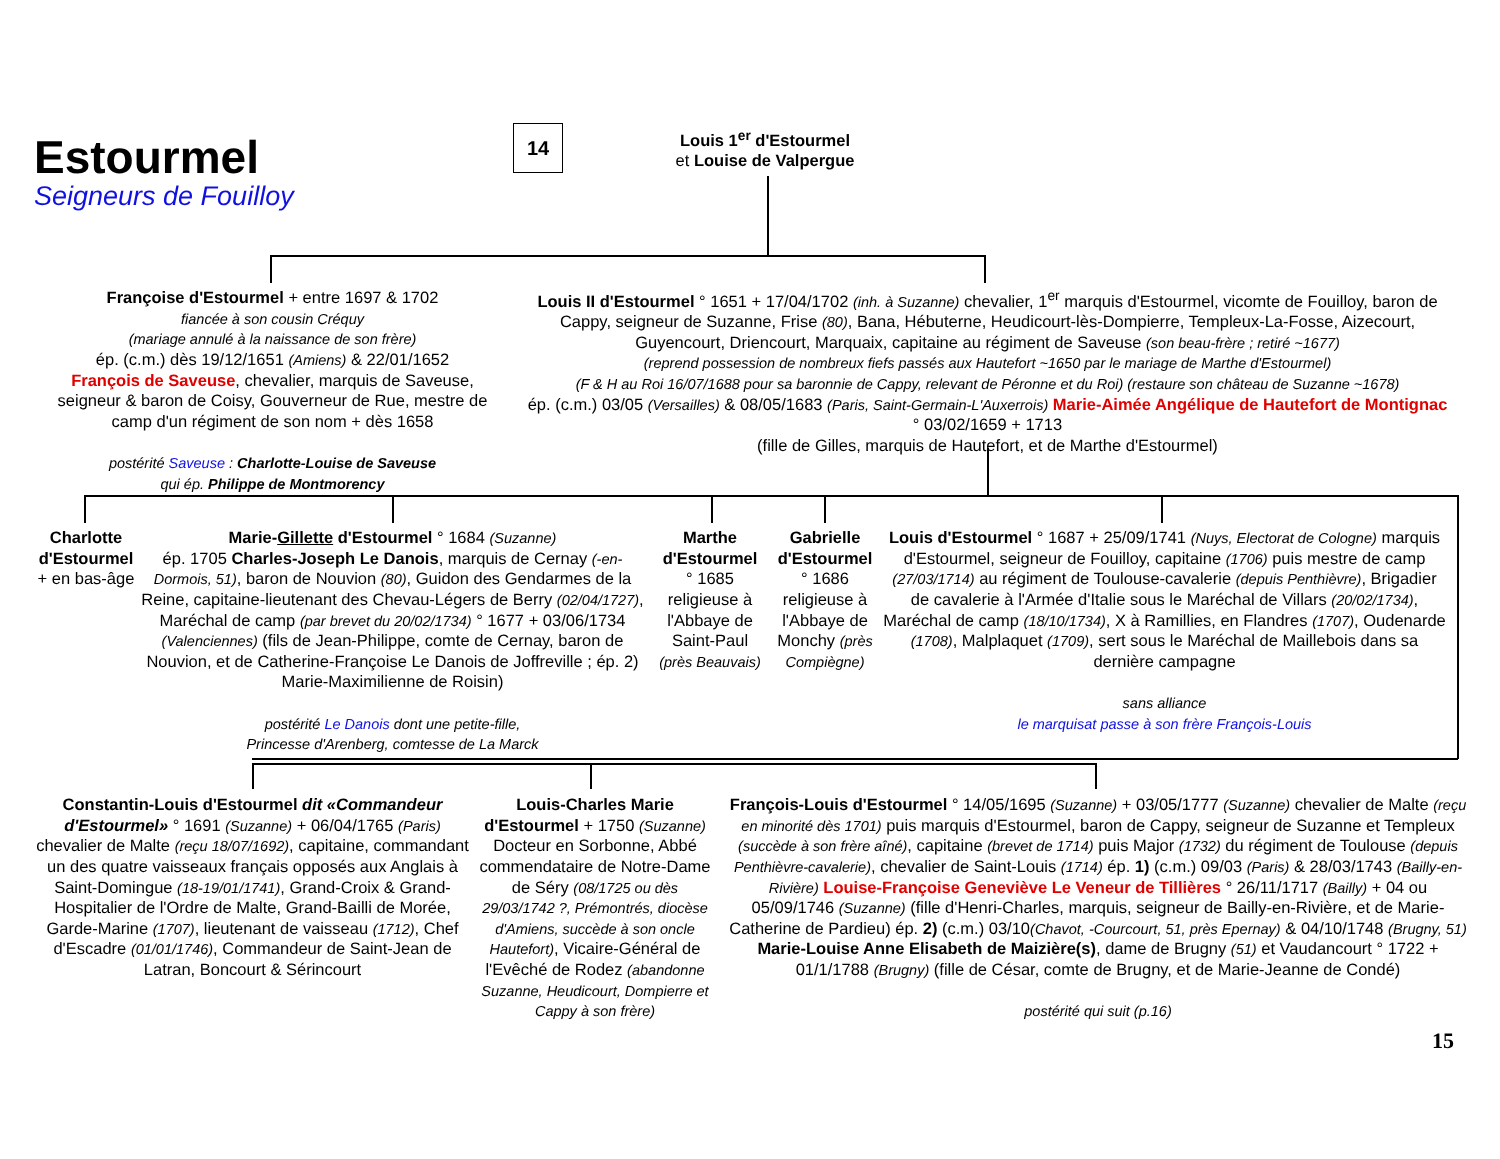Estourmel
Seigneurs de Fouilloy
14
Louis 1<sup>er</sup> d'Estourmel
et Louise de Valpergue
Françoise d'Estourmel + entre 1697 & 1702
fiancée à son cousin Créquy
(mariage annulé à la naissance de son frère)
ép. (c.m.) dès 19/12/1651 (Amiens) & 22/01/1652
François de Saveuse, chevalier, marquis de Saveuse, seigneur & baron de Coisy, Gouverneur de Rue, mestre de camp d'un régiment de son nom + dès 1658
postérité Saveuse : Charlotte-Louise de Saveuse
qui ép. Philippe de Montmorency
Louis II d'Estourmel ° 1651 + 17/04/1702 (inh. à Suzanne) chevalier, 1<sup>er</sup> marquis d'Estourmel, vicomte de Fouilloy, baron de Cappy, seigneur de Suzanne, Frise (80), Bana, Hébuterne, Heudicourt-lès-Dompierre, Templeux-La-Fosse, Aizecourt, Guyencourt, Driencourt, Marquaix, capitaine au régiment de Saveuse (son beau-frère ; retiré ~1677)
(reprend possession de nombreux fiefs passés aux Hautefort ~1650 par le mariage de Marthe d'Estourmel)
(F & H au Roi 16/07/1688 pour sa baronnie de Cappy, relevant de Péronne et du Roi) (restaure son château de Suzanne ~1678)
ép. (c.m.) 03/05 (Versailles) & 08/05/1683 (Paris, Saint-Germain-L'Auxerrois) Marie-Aimée Angélique de Hautefort de Montignac ° 03/02/1659 + 1713
(fille de Gilles, marquis de Hautefort, et de Marthe d'Estourmel)
Charlotte d'Estourmel
+ en bas-âge
Marie-Gillette d'Estourmel ° 1684 (Suzanne)
ép. 1705 Charles-Joseph Le Danois, marquis de Cernay (-en-Dormois, 51), baron de Nouvion (80), Guidon des Gendarmes de la Reine, capitaine-lieutenant des Chevau-Légers de Berry (02/04/1727), Maréchal de camp (par brevet du 20/02/1734) ° 1677 + 03/06/1734 (Valenciennes) (fils de Jean-Philippe, comte de Cernay, baron de Nouvion, et de Catherine-Françoise Le Danois de Joffreville ; ép. 2) Marie-Maximilienne de Roisin)
postérité Le Danois dont une petite-fille,
Princesse d'Arenberg, comtesse de La Marck
Marthe d'Estourmel
° 1685
religieuse à l'Abbaye de Saint-Paul (près Beauvais)
Gabrielle d'Estourmel
° 1686
religieuse à l'Abbaye de Monchy (près Compiègne)
Louis d'Estourmel ° 1687 + 25/09/1741 (Nuys, Electorat de Cologne) marquis d'Estourmel, seigneur de Fouilloy, capitaine (1706) puis mestre de camp (27/03/1714) au régiment de Toulouse-cavalerie (depuis Penthièvre), Brigadier de cavalerie à l'Armée d'Italie sous le Maréchal de Villars (20/02/1734), Maréchal de camp (18/10/1734), X à Ramillies, en Flandres (1707), Oudenarde (1708), Malplaquet (1709), sert sous le Maréchal de Maillebois dans sa dernière campagne
sans alliance
le marquisat passe à son frère François-Louis
Constantin-Louis d'Estourmel dit «Commandeur d'Estourmel» ° 1691 (Suzanne) + 06/04/1765 (Paris) chevalier de Malte (reçu 18/07/1692), capitaine, commandant un des quatre vaisseaux français opposés aux Anglais à Saint-Domingue (18-19/01/1741), Grand-Croix & Grand-Hospitalier de l'Ordre de Malte, Grand-Bailli de Morée, Garde-Marine (1707), lieutenant de vaisseau (1712), Chef d'Escadre (01/01/1746), Commandeur de Saint-Jean de Latran, Boncourt & Sérincourt
Louis-Charles Marie d'Estourmel + 1750 (Suzanne) Docteur en Sorbonne, Abbé commendataire de Notre-Dame de Séry (08/1725 ou dès 29/03/1742 ?, Prémontrés, diocèse d'Amiens, succède à son oncle Hautefort), Vicaire-Général de l'Evêché de Rodez (abandonne Suzanne, Heudicourt, Dompierre et Cappy à son frère)
François-Louis d'Estourmel ° 14/05/1695 (Suzanne) + 03/05/1777 (Suzanne) chevalier de Malte (reçu en minorité dès 1701) puis marquis d'Estourmel, baron de Cappy, seigneur de Suzanne et Templeux (succède à son frère aîné), capitaine (brevet de 1714) puis Major (1732) du régiment de Toulouse (depuis Penthièvre-cavalerie), chevalier de Saint-Louis (1714) ép. 1) (c.m.) 09/03 (Paris) & 28/03/1743 (Bailly-en-Rivière) Louise-Françoise Geneviève Le Veneur de Tillières ° 26/11/1717 (Bailly) + 04 ou 05/09/1746 (Suzanne) (fille d'Henri-Charles, marquis, seigneur de Bailly-en-Rivière, et de Marie-Catherine de Pardieu) ép. 2) (c.m.) 03/10(Chavot, -Courcourt, 51, près Epernay) & 04/10/1748 (Brugny, 51) Marie-Louise Anne Elisabeth de Maizière(s), dame de Brugny (51) et Vaudancourt ° 1722 + 01/1/1788 (Brugny) (fille de César, comte de Brugny, et de Marie-Jeanne de Condé)
postérité qui suit (p.16)
15